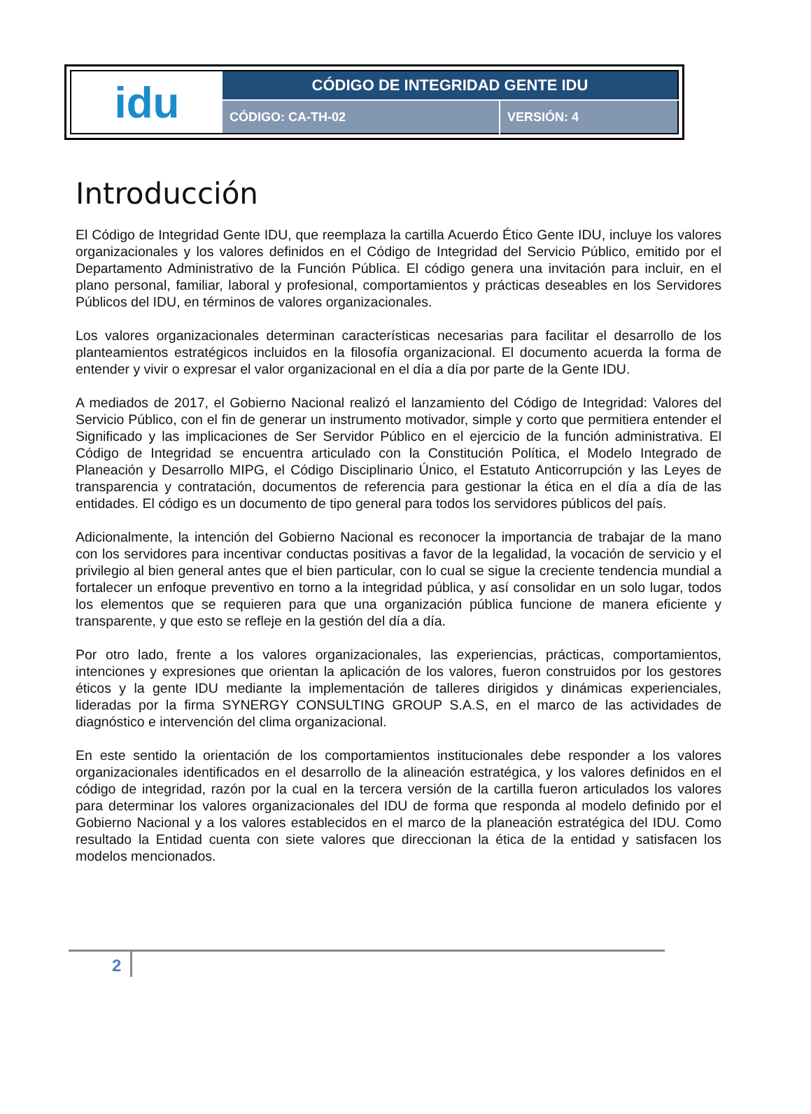| idu | CÓDIGO DE INTEGRIDAD GENTE IDU | |
| | CÓDIGO: CA-TH-02 | VERSIÓN: 4 |
Introducción
El Código de Integridad Gente IDU, que reemplaza la cartilla Acuerdo Ético Gente IDU, incluye los valores organizacionales y los valores definidos en el Código de Integridad del Servicio Público, emitido por el Departamento Administrativo de la Función Pública. El código genera una invitación para incluir, en el plano personal, familiar, laboral y profesional, comportamientos y prácticas deseables en los Servidores Públicos del IDU, en términos de valores organizacionales.
Los valores organizacionales determinan características necesarias para facilitar el desarrollo de los planteamientos estratégicos incluidos en la filosofía organizacional. El documento acuerda la forma de entender y vivir o expresar el valor organizacional en el día a día por parte de la Gente IDU.
A mediados de 2017, el Gobierno Nacional realizó el lanzamiento del Código de Integridad: Valores del Servicio Público, con el fin de generar un instrumento motivador, simple y corto que permitiera entender el Significado y las implicaciones de Ser Servidor Público en el ejercicio de la función administrativa. El Código de Integridad se encuentra articulado con la Constitución Política, el Modelo Integrado de Planeación y Desarrollo MIPG, el Código Disciplinario Único, el Estatuto Anticorrupción y las Leyes de transparencia y contratación, documentos de referencia para gestionar la ética en el día a día de las entidades. El código es un documento de tipo general para todos los servidores públicos del país.
Adicionalmente, la intención del Gobierno Nacional es reconocer la importancia de trabajar de la mano con los servidores para incentivar conductas positivas a favor de la legalidad, la vocación de servicio y el privilegio al bien general antes que el bien particular, con lo cual se sigue la creciente tendencia mundial a fortalecer un enfoque preventivo en torno a la integridad pública, y así consolidar en un solo lugar, todos los elementos que se requieren para que una organización pública funcione de manera eficiente y transparente, y que esto se refleje en la gestión del día a día.
Por otro lado, frente a los valores organizacionales, las experiencias, prácticas, comportamientos, intenciones y expresiones que orientan la aplicación de los valores, fueron construidos por los gestores éticos y la gente IDU mediante la implementación de talleres dirigidos y dinámicas experienciales, lideradas por la firma SYNERGY CONSULTING GROUP S.A.S, en el marco de las actividades de diagnóstico e intervención del clima organizacional.
En este sentido la orientación de los comportamientos institucionales debe responder a los valores organizacionales identificados en el desarrollo de la alineación estratégica, y los valores definidos en el código de integridad, razón por la cual en la tercera versión de la cartilla fueron articulados los valores para determinar los valores organizacionales del IDU de forma que responda al modelo definido por el Gobierno Nacional y a los valores establecidos en el marco de la planeación estratégica del IDU. Como resultado la Entidad cuenta con siete valores que direccionan la ética de la entidad y satisfacen los modelos mencionados.
2